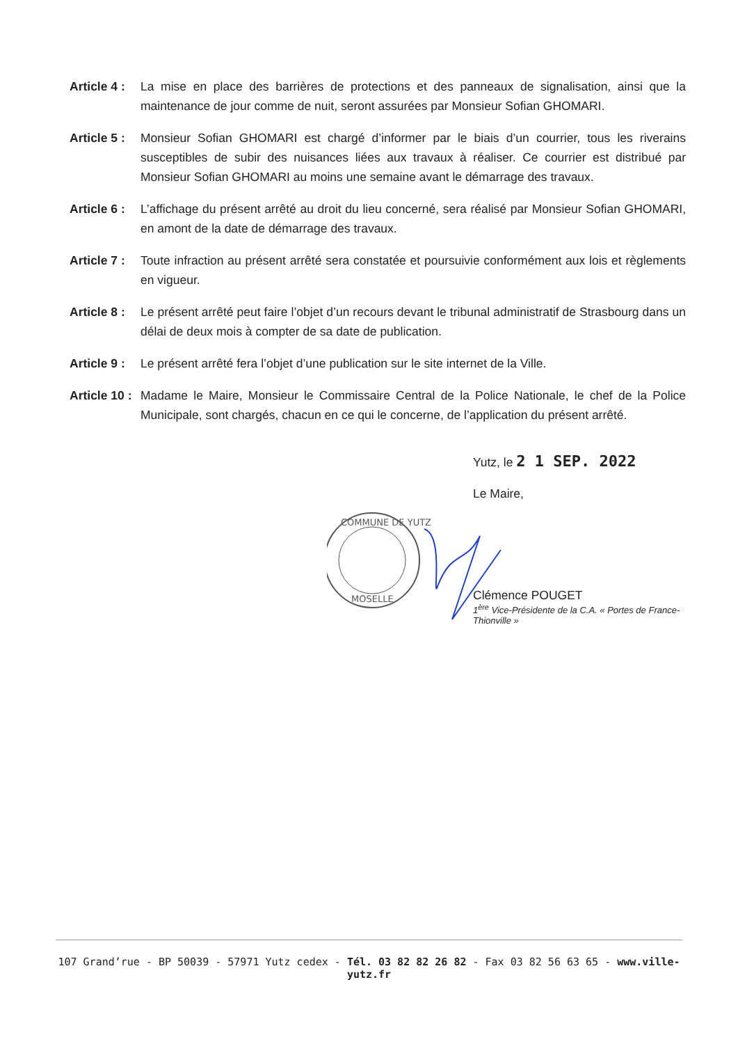Article 4 :
La mise en place des barrières de protections et des panneaux de signalisation, ainsi que la maintenance de jour comme de nuit, seront assurées par Monsieur Sofian GHOMARI.
Article 5 :
Monsieur Sofian GHOMARI est chargé d’informer par le biais d’un courrier, tous les riverains susceptibles de subir des nuisances liées aux travaux à réaliser. Ce courrier est distribué par Monsieur Sofian GHOMARI au moins une semaine avant le démarrage des travaux.
Article 6 :
L’affichage du présent arrêté au droit du lieu concerné, sera réalisé par Monsieur Sofian GHOMARI, en amont de la date de démarrage des travaux.
Article 7 :
Toute infraction au présent arrêté sera constatée et poursuivie conformément aux lois et règlements en vigueur.
Article 8 :
Le présent arrêté peut faire l’objet d’un recours devant le tribunal administratif de Strasbourg dans un délai de deux mois à compter de sa date de publication.
Article 9 :
Le présent arrêté fera l’objet d’une publication sur le site internet de la Ville.
Article 10 :
Madame le Maire, Monsieur le Commissaire Central de la Police Nationale, le chef de la Police Municipale, sont chargés, chacun en ce qui le concerne, de l’application du présent arrêté.
Yutz, le 2 1 SEP. 2022
Le Maire,
COMMUNE DE YUTZ
MOSELLE
Clémence POUGET
1<sup>ère</sup> Vice-Présidente de la C.A. « Portes de France-Thionville »
107 Grand’rue - BP 50039 - 57971 Yutz cedex - Tél. 03 82 82 26 82 - Fax 03 82 56 63 65 - www.ville-yutz.fr